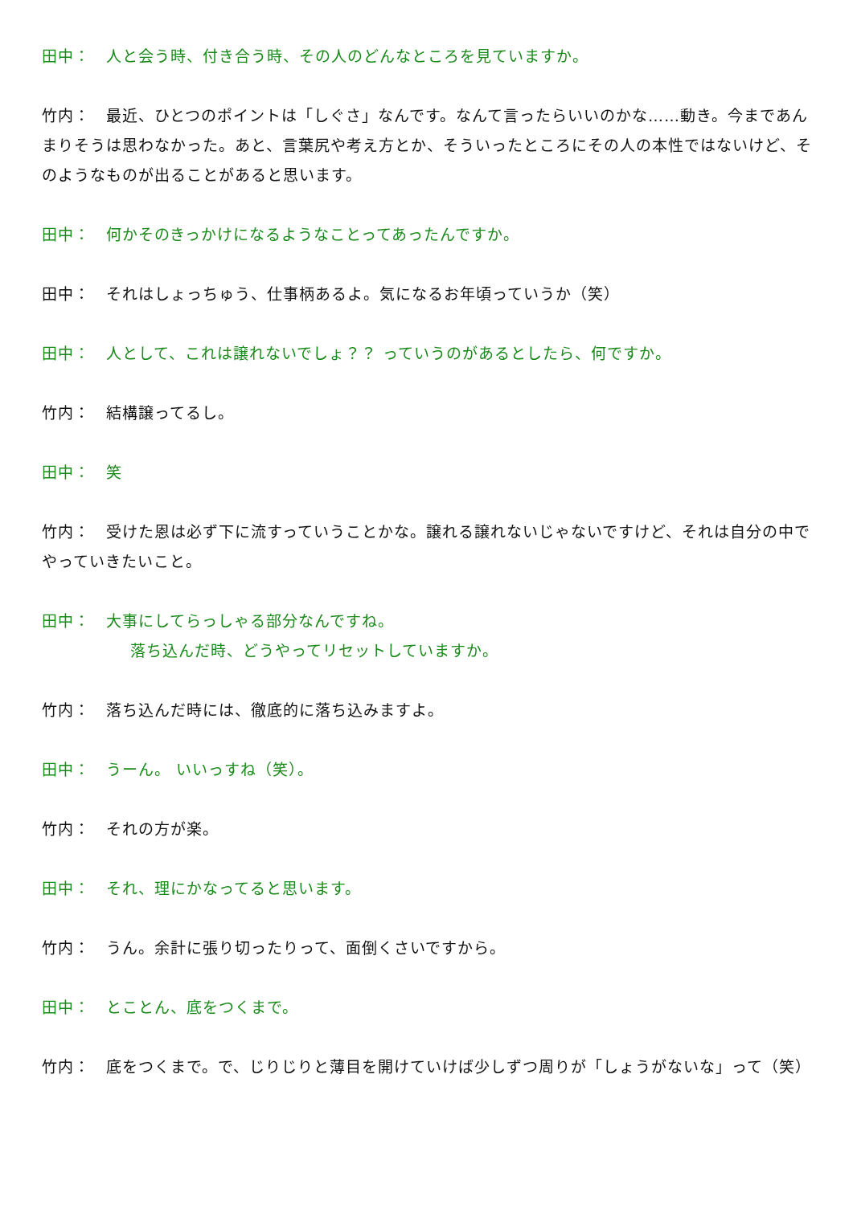田中：　人と会う時、付き合う時、その人のどんなところを見ていますか。
竹内：　最近、ひとつのポイントは「しぐさ」なんです。なんて言ったらいいのかな……動き。今まであんまりそうは思わなかった。あと、言葉尻や考え方とか、そういったところにその人の本性ではないけど、そのようなものが出ることがあると思います。
田中：　何かそのきっかけになるようなことってあったんですか。
田中：　それはしょっちゅう、仕事柄あるよ。気になるお年頃っていうか（笑）
田中：　人として、これは譲れないでしょ？？ っていうのがあるとしたら、何ですか。
竹内：　結構譲ってるし。
田中：　笑
竹内：　受けた恩は必ず下に流すっていうことかな。譲れる譲れないじゃないですけど、それは自分の中でやっていきたいこと。
田中：　大事にしてらっしゃる部分なんですね。
落ち込んだ時、どうやってリセットしていますか。
竹内：　落ち込んだ時には、徹底的に落ち込みますよ。
田中：　うーん。 いいっすね（笑）。
竹内：　それの方が楽。
田中：　それ、理にかなってると思います。
竹内：　うん。余計に張り切ったりって、面倒くさいですから。
田中：　とことん、底をつくまで。
竹内：　底をつくまで。で、じりじりと薄目を開けていけば少しずつ周りが「しょうがないな」って（笑）